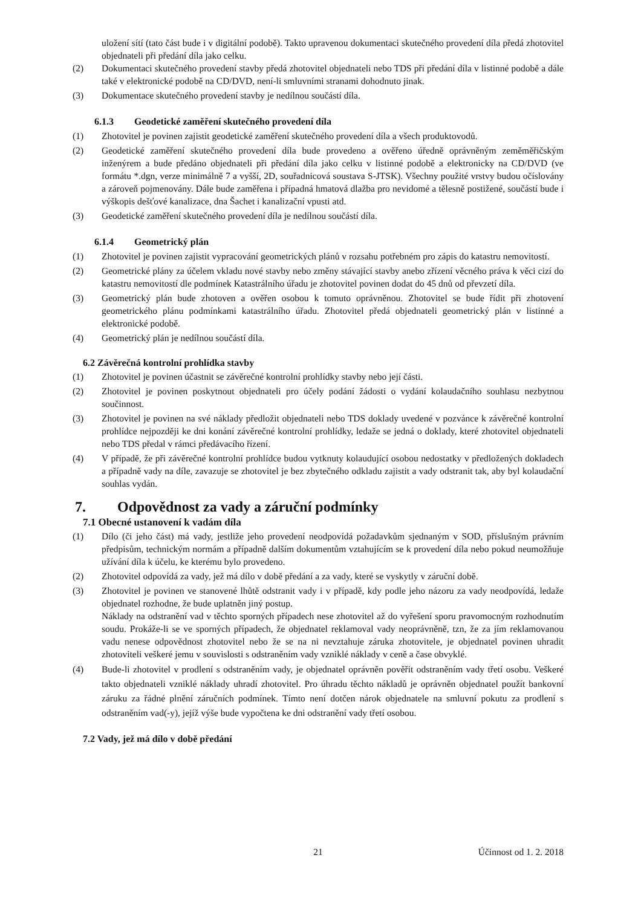uložení sítí (tato část bude i v digitální podobě). Takto upravenou dokumentaci skutečného provedení díla předá zhotovitel objednateli při předání díla jako celku.
(2) Dokumentaci skutečného provedení stavby předá zhotovitel objednateli nebo TDS při předání díla v listinné podobě a dále také v elektronické podobě na CD/DVD, není-li smluvními stranami dohodnuto jinak.
(3) Dokumentace skutečného provedení stavby je nedílnou součástí díla.
6.1.3 Geodetické zaměření skutečného provedení díla
(1) Zhotovitel je povinen zajistit geodetické zaměření skutečného provedení díla a všech produktovodů.
(2) Geodetické zaměření skutečného provedení díla bude provedeno a ověřeno úředně oprávněným zeměměřičským inženýrem a bude předáno objednateli při předání díla jako celku v listinné podobě a elektronicky na CD/DVD (ve formátu *.dgn, verze minimálně 7 a vyšší, 2D, souřadnicová soustava S-JTSK). Všechny použité vrstvy budou očíslovány a zároveň pojmenovány. Dále bude zaměřena i případná hmatová dlažba pro nevidomé a tělesně postižené, součástí bude i výškopis dešťové kanalizace, dna Šachet i kanalizační vpusti atd.
(3) Geodetické zaměření skutečného provedení díla je nedílnou součástí díla.
6.1.4 Geometrický plán
(1) Zhotovitel je povinen zajistit vypracování geometrických plánů v rozsahu potřebném pro zápis do katastru nemovitostí.
(2) Geometrické plány za účelem vkladu nové stavby nebo změny stávající stavby anebo zřízení věcného práva k věci cizí do katastru nemovitostí dle podmínek Katastrálního úřadu je zhotovitel povinen dodat do 45 dnů od převzetí díla.
(3) Geometrický plán bude zhotoven a ověřen osobou k tomuto oprávněnou. Zhotovitel se bude řídit při zhotovení geometrického plánu podmínkami katastrálního úřadu. Zhotovitel předá objednateli geometrický plán v listinné a elektronické podobě.
(4) Geometrický plán je nedílnou součástí díla.
6.2 Závěrečná kontrolní prohlídka stavby
(1) Zhotovitel je povinen účastnit se závěrečné kontrolní prohlídky stavby nebo její části.
(2) Zhotovitel je povinen poskytnout objednateli pro účely podání žádosti o vydání kolaudačního souhlasu nezbytnou součinnost.
(3) Zhotovitel je povinen na své náklady předložit objednateli nebo TDS doklady uvedené v pozvánce k závěrečné kontrolní prohlídce nejpozději ke dni konání závěrečné kontrolní prohlídky, ledaže se jedná o doklady, které zhotovitel objednateli nebo TDS předal v rámci předávacího řízení.
(4) V případě, že při závěrečné kontrolní prohlídce budou vytknuty kolaudující osobou nedostatky v předložených dokladech a případně vady na díle, zavazuje se zhotovitel je bez zbytečného odkladu zajistit a vady odstranit tak, aby byl kolaudační souhlas vydán.
7. Odpovědnost za vady a záruční podmínky
7.1 Obecné ustanovení k vadám díla
(1) Dílo (či jeho část) má vady, jestliže jeho provedení neodpovídá požadavkům sjednaným v SOD, příslušným právním předpisům, technickým normám a případně dalším dokumentům vztahujícím se k provedení díla nebo pokud neumožňuje užívání díla k účelu, ke kterému bylo provedeno.
(2) Zhotovitel odpovídá za vady, jež má dílo v době předání a za vady, které se vyskytly v záruční době.
(3) Zhotovitel je povinen ve stanovené lhůtě odstranit vady i v případě, kdy podle jeho názoru za vady neodpovídá, ledaže objednatel rozhodne, že bude uplatněn jiný postup.
Náklady na odstranění vad v těchto sporných případech nese zhotovitel až do vyřešení sporu pravomocným rozhodnutím soudu. Prokáže-li se ve sporných případech, že objednatel reklamoval vady neoprávněně, tzn, že za jím reklamovanou vadu nenese odpovědnost zhotovitel nebo že se na ni nevztahuje záruka zhotovitele, je objednatel povinen uhradit zhotoviteli veškeré jemu v souvislosti s odstraněním vady vzniklé náklady v ceně a čase obvyklé.
(4) Bude-li zhotovitel v prodlení s odstraněním vady, je objednatel oprávněn pověřit odstraněním vady třetí osobu. Veškeré takto objednateli vzniklé náklady uhradí zhotovitel. Pro úhradu těchto nákladů je oprávněn objednatel použít bankovní záruku za řádné plnění záručních podmínek. Tímto není dotčen nárok objednatele na smluvní pokutu za prodlení s odstraněním vad(-y), jejíž výše bude vypočtena ke dni odstranění vady třetí osobou.
7.2 Vady, jež má dílo v době předání
21 Účinnost od 1. 2. 2018